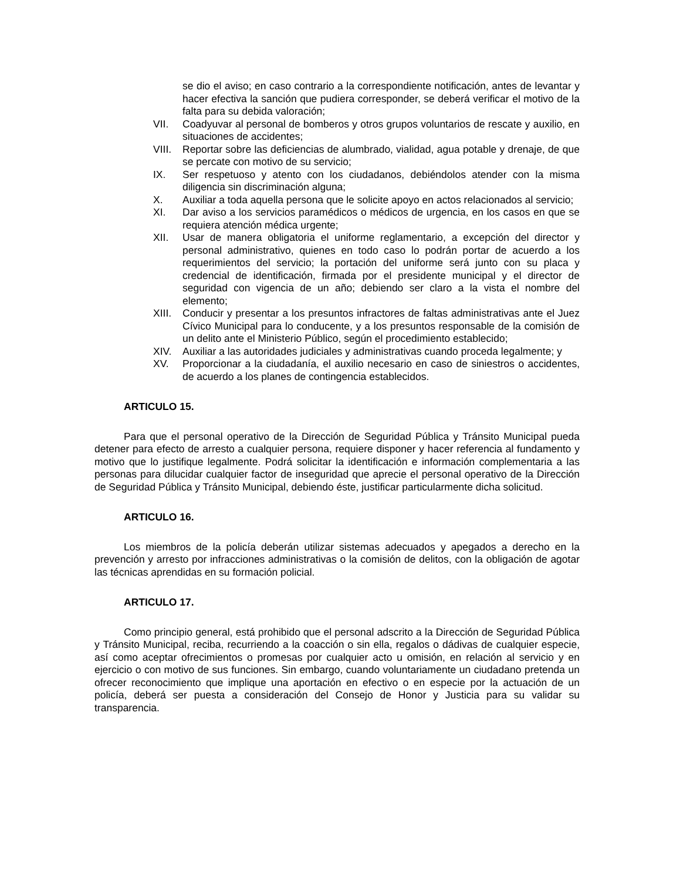se dio el aviso; en caso contrario a la correspondiente notificación, antes de levantar y hacer efectiva la sanción que pudiera corresponder, se deberá verificar el motivo de la falta para su debida valoración;
VII. Coadyuvar al personal de bomberos y otros grupos voluntarios de rescate y auxilio, en situaciones de accidentes;
VIII. Reportar sobre las deficiencias de alumbrado, vialidad, agua potable y drenaje, de que se percate con motivo de su servicio;
IX. Ser respetuoso y atento con los ciudadanos, debiéndolos atender con la misma diligencia sin discriminación alguna;
X. Auxiliar a toda aquella persona que le solicite apoyo en actos relacionados al servicio;
XI. Dar aviso a los servicios paramédicos o médicos de urgencia, en los casos en que se requiera atención médica urgente;
XII. Usar de manera obligatoria el uniforme reglamentario, a excepción del director y personal administrativo, quienes en todo caso lo podrán portar de acuerdo a los requerimientos del servicio; la portación del uniforme será junto con su placa y credencial de identificación, firmada por el presidente municipal y el director de seguridad con vigencia de un año; debiendo ser claro a la vista el nombre del elemento;
XIII. Conducir y presentar a los presuntos infractores de faltas administrativas ante el Juez Cívico Municipal para lo conducente, y a los presuntos responsable de la comisión de un delito ante el Ministerio Público, según el procedimiento establecido;
XIV. Auxiliar a las autoridades judiciales y administrativas cuando proceda legalmente; y
XV. Proporcionar a la ciudadanía, el auxilio necesario en caso de siniestros o accidentes, de acuerdo a los planes de contingencia establecidos.
ARTICULO 15.
Para que el personal operativo de la Dirección de Seguridad Pública y Tránsito Municipal pueda detener para efecto de arresto a cualquier persona, requiere disponer y hacer referencia al fundamento y motivo que lo justifique legalmente. Podrá solicitar la identificación e información complementaria a las personas para dilucidar cualquier factor de inseguridad que aprecie el personal operativo de la Dirección de Seguridad Pública y Tránsito Municipal, debiendo éste, justificar particularmente dicha solicitud.
ARTICULO 16.
Los miembros de la policía deberán utilizar sistemas adecuados y apegados a derecho en la prevención y arresto por infracciones administrativas o la comisión de delitos, con la obligación de agotar las técnicas aprendidas en su formación policial.
ARTICULO 17.
Como principio general, está prohibido que el personal adscrito a la Dirección de Seguridad Pública y Tránsito Municipal, reciba, recurriendo a la coacción o sin ella, regalos o dádivas de cualquier especie, así como aceptar ofrecimientos o promesas por cualquier acto u omisión, en relación al servicio y en ejercicio o con motivo de sus funciones. Sin embargo, cuando voluntariamente un ciudadano pretenda un ofrecer reconocimiento que implique una aportación en efectivo o en especie por la actuación de un policía, deberá ser puesta a consideración del Consejo de Honor y Justicia para su validar su transparencia.